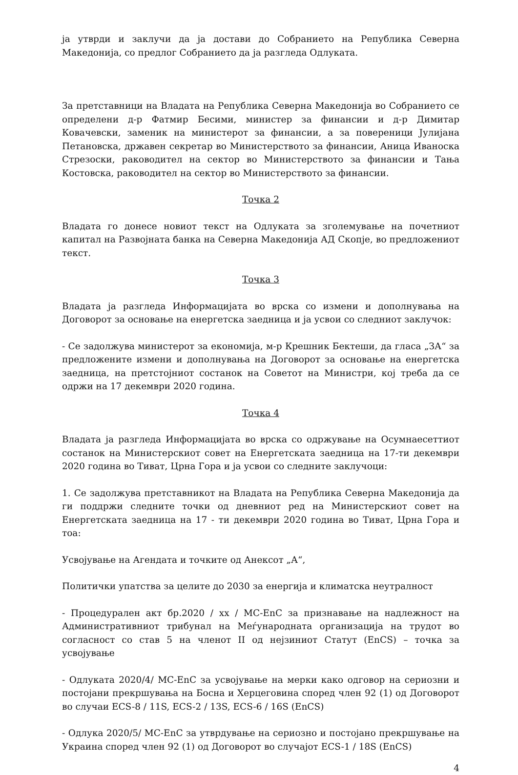ја утврди и заклучи да ја достави до Собранието на Република Северна Македонија, со предлог Собранието да ја разгледа Одлуката.
За претставници на Владата на Република Северна Македонија во Собранието се определени д-р Фатмир Бесими, министер за финансии и д-р Димитар Ковачевски, заменик на министерот за финансии, а за повереници Јулијана Петановска, државен секретар во Министерството за финансии, Аница Иваноска Стрезоски, раководител на сектор во Министерството за финансии и Тања Костовска, раководител на сектор во Министерството за финансии.
Точка 2
Владата го донесе новиот текст на Одлуката за зголемување на почетниот капитал на Развојната банка на Северна Македонија АД Скопје, во предложениот текст.
Точка 3
Владата ја разгледа Информацијата во врска со измени и дополнувања на Договорот за основање на енергетска заедница и ја усвои со следниот заклучок:
- Се задолжува министерот за економија, м-р Крешник Бектеши, да гласа „ЗА“ за предложените измени и дополнувања на Договорот за основање на енергетска заедница, на претстојниот состанок на Советот на Министри, кој треба да се одржи на 17 декември 2020 година.
Точка 4
Владата ја разгледа Информацијата во врска со одржување на Осумнаесеттиот состанок на Министерскиот совет на Енергетската заедница на 17-ти декември 2020 година во Тиват, Црна Гора и ја усвои со следните заклучоци:
1. Се задолжува претставникот на Владата на Република Северна Македонија да ги поддржи следните точки од дневниот ред на Министерскиот совет на Енергетската заедница на 17 - ти декември 2020 година во Тиват, Црна Гора и тоа:
Усвојување на Агендата и точките од Анексот „А“,
Политички упатства за целите до 2030 за енергија и климатска неутралност
- Процедурален акт бр.2020 / xx / MC-EnC за признавање на надлежност на Административниот трибунал на Меѓународната организација на трудот во согласност со став 5 на членот II од нејзиниот Статут (EnCS) – точка за усвојување
- Одлуката 2020/4/ MC-EnC за усвојување на мерки како одговор на сериозни и постојани прекршувања на Босна и Херцеговина според член 92 (1) од Договорот во случаи ECS-8 / 11S, ECS-2 / 13S, ECS-6 / 16S (EnCS)
- Одлука 2020/5/ MC-EnC за утврдување на сериозно и постојано прекршување на Украина според член 92 (1) од Договорот во случајот ECS-1 / 18S (EnCS)
4